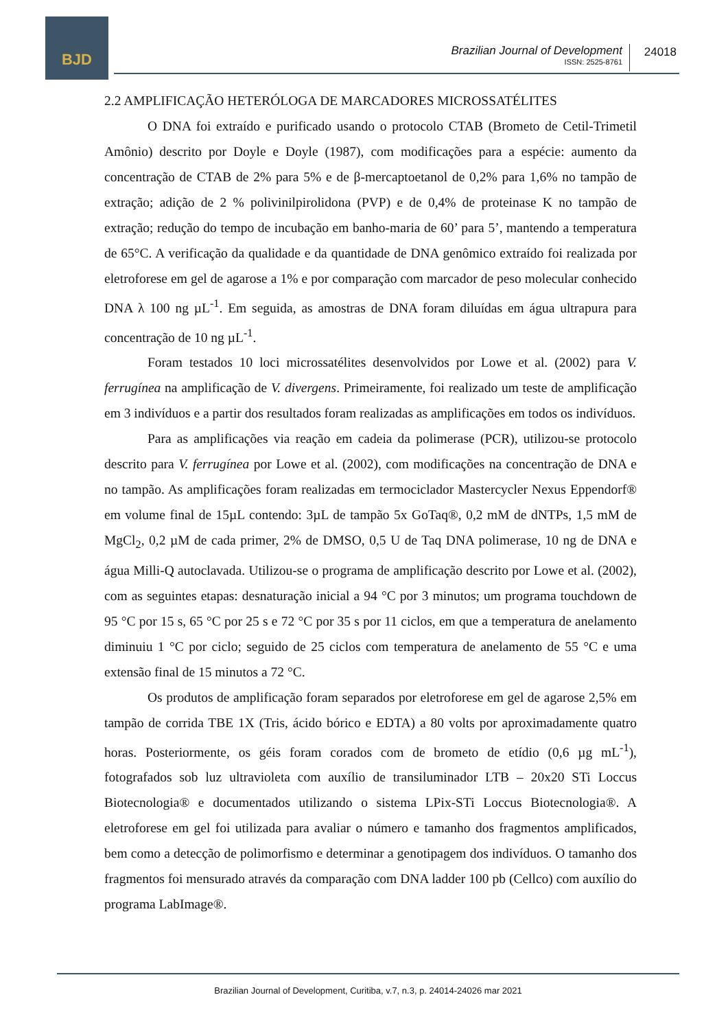BJD
Brazilian Journal of Development
ISSN: 2525-8761
24018
2.2 AMPLIFICAÇÃO HETERÓLOGA DE MARCADORES MICROSSATÉLITES
O DNA foi extraído e purificado usando o protocolo CTAB (Brometo de Cetil-Trimetil Amônio) descrito por Doyle e Doyle (1987), com modificações para a espécie: aumento da concentração de CTAB de 2% para 5% e de β-mercaptoetanol de 0,2% para 1,6% no tampão de extração; adição de 2 % polivinilpirolidona (PVP) e de 0,4% de proteinase K no tampão de extração; redução do tempo de incubação em banho-maria de 60’ para 5’, mantendo a temperatura de 65°C. A verificação da qualidade e da quantidade de DNA genômico extraído foi realizada por eletroforese em gel de agarose a 1% e por comparação com marcador de peso molecular conhecido DNA λ 100 ng µL<sup>-1</sup>. Em seguida, as amostras de DNA foram diluídas em água ultrapura para concentração de 10 ng µL<sup>-1</sup>.
Foram testados 10 loci microssatélites desenvolvidos por Lowe et al. (2002) para V. ferrugínea na amplificação de V. divergens. Primeiramente, foi realizado um teste de amplificação em 3 indivíduos e a partir dos resultados foram realizadas as amplificações em todos os indivíduos.
Para as amplificações via reação em cadeia da polimerase (PCR), utilizou-se protocolo descrito para V. ferrugínea por Lowe et al. (2002), com modificações na concentração de DNA e no tampão. As amplificações foram realizadas em termociclador Mastercycler Nexus Eppendorf® em volume final de 15µL contendo: 3µL de tampão 5x GoTaq®, 0,2 mM de dNTPs, 1,5 mM de MgCl<sub>2</sub>, 0,2 µM de cada primer, 2% de DMSO, 0,5 U de Taq DNA polimerase, 10 ng de DNA e água Milli-Q autoclavada. Utilizou-se o programa de amplificação descrito por Lowe et al. (2002), com as seguintes etapas: desnaturação inicial a 94 °C por 3 minutos; um programa touchdown de 95 °C por 15 s, 65 °C por 25 s e 72 °C por 35 s por 11 ciclos, em que a temperatura de anelamento diminuiu 1 °C por ciclo; seguido de 25 ciclos com temperatura de anelamento de 55 °C e uma extensão final de 15 minutos a 72 °C.
Os produtos de amplificação foram separados por eletroforese em gel de agarose 2,5% em tampão de corrida TBE 1X (Tris, ácido bórico e EDTA) a 80 volts por aproximadamente quatro horas. Posteriormente, os géis foram corados com de brometo de etídio (0,6 µg mL<sup>-1</sup>), fotografados sob luz ultravioleta com auxílio de transiluminador LTB – 20x20 STi Loccus Biotecnologia® e documentados utilizando o sistema LPix-STi Loccus Biotecnologia®. A eletroforese em gel foi utilizada para avaliar o número e tamanho dos fragmentos amplificados, bem como a detecção de polimorfismo e determinar a genotipagem dos indivíduos. O tamanho dos fragmentos foi mensurado através da comparação com DNA ladder 100 pb (Cellco) com auxílio do programa LabImage®.
Brazilian Journal of Development, Curitiba, v.7, n.3, p. 24014-24026 mar 2021